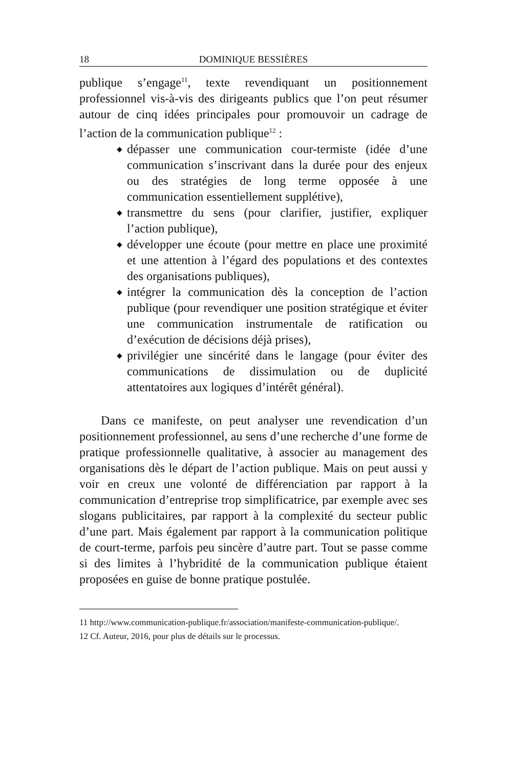18 DOMINIQUE BESSIÈRES
publique s’engage<sup>11</sup>, texte revendiquant un positionnement professionnel vis-à-vis des dirigeants publics que l’on peut résumer autour de cinq idées principales pour promouvoir un cadrage de l’action de la communication publique<sup>12</sup> :
◆ dépasser une communication cour-termiste (idée d’une communication s’inscrivant dans la durée pour des enjeux ou des stratégies de long terme opposée à une communication essentiellement supplétive),
◆ transmettre du sens (pour clarifier, justifier, expliquer l’action publique),
◆ développer une écoute (pour mettre en place une proximité et une attention à l’égard des populations et des contextes des organisations publiques),
◆ intégrer la communication dès la conception de l’action publique (pour revendiquer une position stratégique et éviter une communication instrumentale de ratification ou d’exécution de décisions déjà prises),
◆ privilégier une sincérité dans le langage (pour éviter des communications de dissimulation ou de duplicité attentatoires aux logiques d’intérêt général).
Dans ce manifeste, on peut analyser une revendication d’un positionnement professionnel, au sens d’une recherche d’une forme de pratique professionnelle qualitative, à associer au management des organisations dès le départ de l’action publique. Mais on peut aussi y voir en creux une volonté de différenciation par rapport à la communication d’entreprise trop simplificatrice, par exemple avec ses slogans publicitaires, par rapport à la complexité du secteur public d’une part. Mais également par rapport à la communication politique de court-terme, parfois peu sincère d’autre part. Tout se passe comme si des limites à l’hybridité de la communication publique étaient proposées en guise de bonne pratique postulée.
11 http://www.communication-publique.fr/association/manifeste-communication-publique/.
12 Cf. Auteur, 2016, pour plus de détails sur le processus.